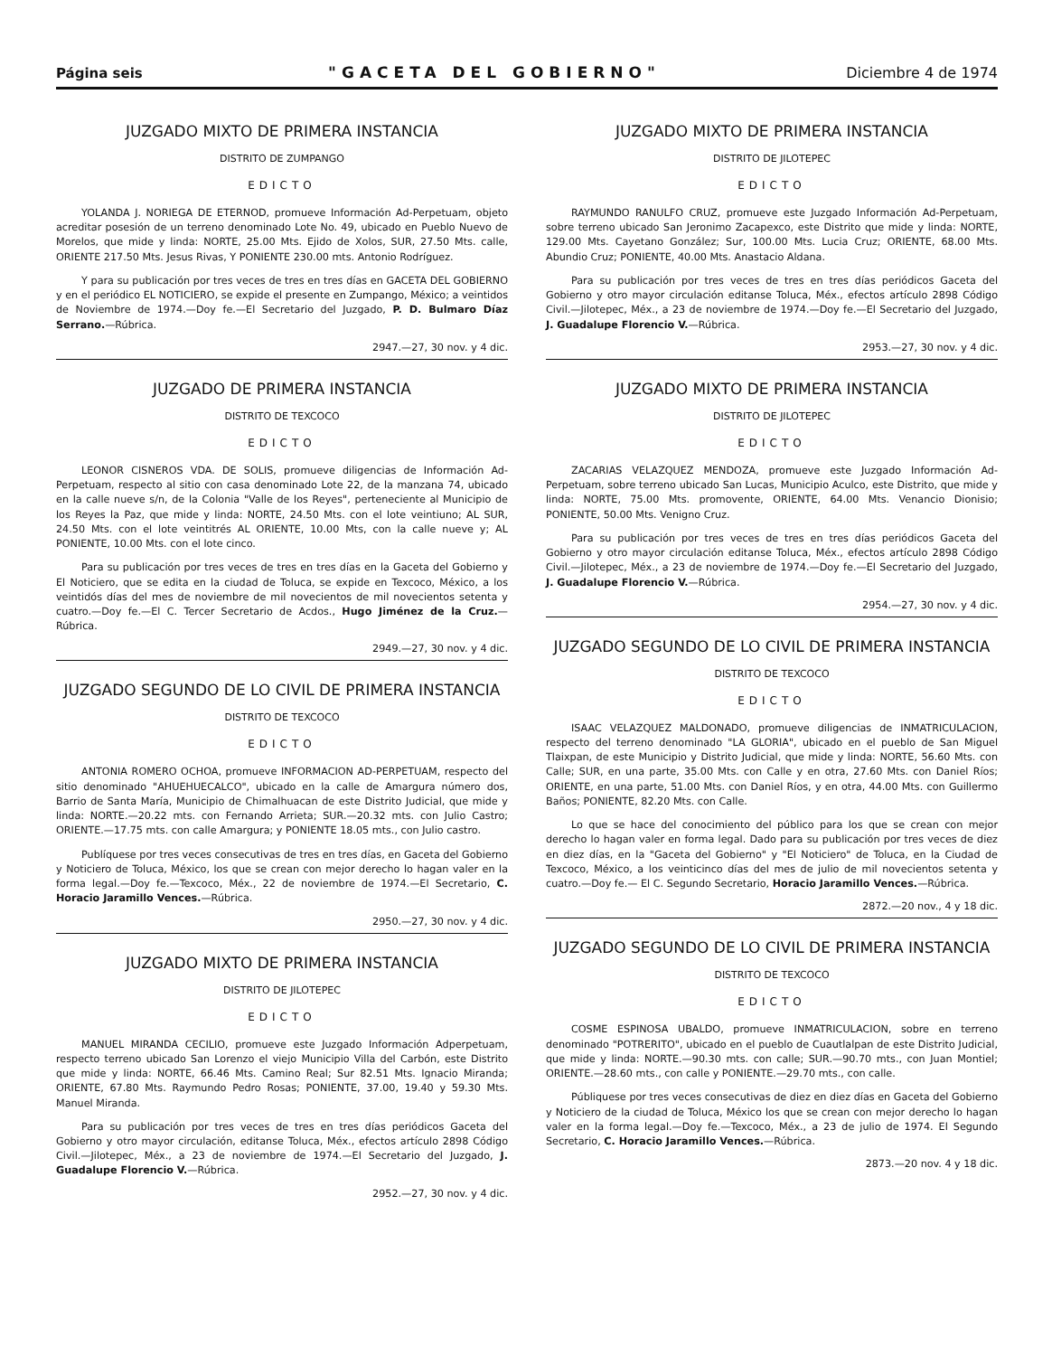Página seis "GACETA DEL GOBIERNO" Diciembre 4 de 1974
JUZGADO MIXTO DE PRIMERA INSTANCIA
DISTRITO DE ZUMPANGO
EDICTO
YOLANDA J. NORIEGA DE ETERNOD, promueve Información Ad-Perpetuam, objeto acreditar posesión de un terreno denominado Lote No. 49, ubicado en Pueblo Nuevo de Morelos, que mide y linda: NORTE, 25.00 Mts. Ejido de Xolos, SUR, 27.50 Mts. calle, ORIENTE 217.50 Mts. Jesus Rivas, Y PONIENTE 230.00 mts. Antonio Rodríguez.
Y para su publicación por tres veces de tres en tres días en GACETA DEL GOBIERNO y en el periódico EL NOTICIERO, se expide el presente en Zumpango, México; a veintidos de Noviembre de 1974.—Doy fe.—El Secretario del Juzgado, P. D. Bulmaro Díaz Serrano.—Rúbrica.
2947.—27, 30 nov. y 4 dic.
JUZGADO DE PRIMERA INSTANCIA
DISTRITO DE TEXCOCO
EDICTO
LEONOR CISNEROS VDA. DE SOLIS, promueve diligencias de Información Ad-Perpetuam, respecto al sitio con casa denominado Lote 22, de la manzana 74, ubicado en la calle nueve s/n, de la Colonia "Valle de los Reyes", perteneciente al Municipio de los Reyes la Paz, que mide y linda: NORTE, 24.50 Mts. con el lote veintiuno; AL SUR, 24.50 Mts. con el lote veintitrés AL ORIENTE, 10.00 Mts, con la calle nueve y; AL PONIENTE, 10.00 Mts. con el lote cinco.
Para su publicación por tres veces de tres en tres días en la Gaceta del Gobierno y El Noticiero, que se edita en la ciudad de Toluca, se expide en Texcoco, México, a los veintidós días del mes de noviembre de mil novecientos de mil novecientos setenta y cuatro.—Doy fe.—El C. Tercer Secretario de Acdos., Hugo Jiménez de la Cruz.—Rúbrica.
2949.—27, 30 nov. y 4 dic.
JUZGADO SEGUNDO DE LO CIVIL DE PRIMERA INSTANCIA
DISTRITO DE TEXCOCO
EDICTO
ANTONIA ROMERO OCHOA, promueve INFORMACION AD-PERPETUAM, respecto del sitio denominado "AHUEHUECALCO", ubicado en la calle de Amargura número dos, Barrio de Santa María, Municipio de Chimalhuacan de este Distrito Judicial, que mide y linda: NORTE.—20.22 mts. con Fernando Arrieta; SUR.—20.32 mts. con Julio Castro; ORIENTE.—17.75 mts. con calle Amargura; y PONIENTE 18.05 mts., con Julio castro.
Publíquese por tres veces consecutivas de tres en tres días, en Gaceta del Gobierno y Noticiero de Toluca, México, los que se crean con mejor derecho lo hagan valer en la forma legal.—Doy fe.—Texcoco, Méx., 22 de noviembre de 1974.—El Secretario, C. Horacio Jaramillo Vences.—Rúbrica.
2950.—27, 30 nov. y 4 dic.
JUZGADO MIXTO DE PRIMERA INSTANCIA
DISTRITO DE JILOTEPEC
EDICTO
MANUEL MIRANDA CECILIO, promueve este Juzgado Información Adperpetuam, respecto terreno ubicado San Lorenzo el viejo Municipio Villa del Carbón, este Distrito que mide y linda: NORTE, 66.46 Mts. Camino Real; Sur 82.51 Mts. Ignacio Miranda; ORIENTE, 67.80 Mts. Raymundo Pedro Rosas; PONIENTE, 37.00, 19.40 y 59.30 Mts. Manuel Miranda.
Para su publicación por tres veces de tres en tres días periódicos Gaceta del Gobierno y otro mayor circulación, editanse Toluca, Méx., efectos artículo 2898 Código Civil.—Jilotepec, Méx., a 23 de noviembre de 1974.—El Secretario del Juzgado, J. Guadalupe Florencio V.—Rúbrica.
2952.—27, 30 nov. y 4 dic.
JUZGADO MIXTO DE PRIMERA INSTANCIA
DISTRITO DE JILOTEPEC
EDICTO
RAYMUNDO RANULFO CRUZ, promueve este Juzgado Información Ad-Perpetuam, sobre terreno ubicado San Jeronimo Zacapexco, este Distrito que mide y linda: NORTE, 129.00 Mts. Cayetano González; Sur, 100.00 Mts. Lucia Cruz; ORIENTE, 68.00 Mts. Abundio Cruz; PONIENTE, 40.00 Mts. Anastacio Aldana.
Para su publicación por tres veces de tres en tres días periódicos Gaceta del Gobierno y otro mayor circulación editanse Toluca, Méx., efectos artículo 2898 Código Civil.—Jilotepec, Méx., a 23 de noviembre de 1974.—Doy fe.—El Secretario del Juzgado, J. Guadalupe Florencio V.—Rúbrica.
2953.—27, 30 nov. y 4 dic.
JUZGADO MIXTO DE PRIMERA INSTANCIA
DISTRITO DE JILOTEPEC
EDICTO
ZACARIAS VELAZQUEZ MENDOZA, promueve este Juzgado Información Ad-Perpetuam, sobre terreno ubicado San Lucas, Municipio Aculco, este Distrito, que mide y linda: NORTE, 75.00 Mts. promovente, ORIENTE, 64.00 Mts. Venancio Dionisio; PONIENTE, 50.00 Mts. Venigno Cruz.
Para su publicación por tres veces de tres en tres días periódicos Gaceta del Gobierno y otro mayor circulación editanse Toluca, Méx., efectos artículo 2898 Código Civil.—Jilotepec, Méx., a 23 de noviembre de 1974.—Doy fe.—El Secretario del Juzgado, J. Guadalupe Florencio V.—Rúbrica.
2954.—27, 30 nov. y 4 dic.
JUZGADO SEGUNDO DE LO CIVIL DE PRIMERA INSTANCIA
DISTRITO DE TEXCOCO
EDICTO
ISAAC VELAZQUEZ MALDONADO, promueve diligencias de INMATRICULACION, respecto del terreno denominado "LA GLORIA", ubicado en el pueblo de San Miguel Tlaixpan, de este Municipio y Distrito Judicial, que mide y linda: NORTE, 56.60 Mts. con Calle; SUR, en una parte, 35.00 Mts. con Calle y en otra, 27.60 Mts. con Daniel Ríos; ORIENTE, en una parte, 51.00 Mts. con Daniel Ríos, y en otra, 44.00 Mts. con Guillermo Baños; PONIENTE, 82.20 Mts. con Calle.
Lo que se hace del conocimiento del público para los que se crean con mejor derecho lo hagan valer en forma legal. Dado para su publicación por tres veces de diez en diez días, en la "Gaceta del Gobierno" y "El Noticiero" de Toluca, en la Ciudad de Texcoco, México, a los veinticinco días del mes de julio de mil novecientos setenta y cuatro.—Doy fe.— El C. Segundo Secretario, Horacio Jaramillo Vences.—Rúbrica.
2872.—20 nov., 4 y 18 dic.
JUZGADO SEGUNDO DE LO CIVIL DE PRIMERA INSTANCIA
DISTRITO DE TEXCOCO
EDICTO
COSME ESPINOSA UBALDO, promueve INMATRICULACION, sobre en terreno denominado "POTRERITO", ubicado en el pueblo de Cuautlalpan de este Distrito Judicial, que mide y linda: NORTE.—90.30 mts. con calle; SUR.—90.70 mts., con Juan Montiel; ORIENTE.—28.60 mts., con calle y PONIENTE.—29.70 mts., con calle.
Públiquese por tres veces consecutivas de diez en diez días en Gaceta del Gobierno y Noticiero de la ciudad de Toluca, México los que se crean con mejor derecho lo hagan valer en la forma legal.—Doy fe.—Texcoco, Méx., a 23 de julio de 1974. El Segundo Secretario, C. Horacio Jaramillo Vences.—Rúbrica.
2873.—20 nov. 4 y 18 dic.